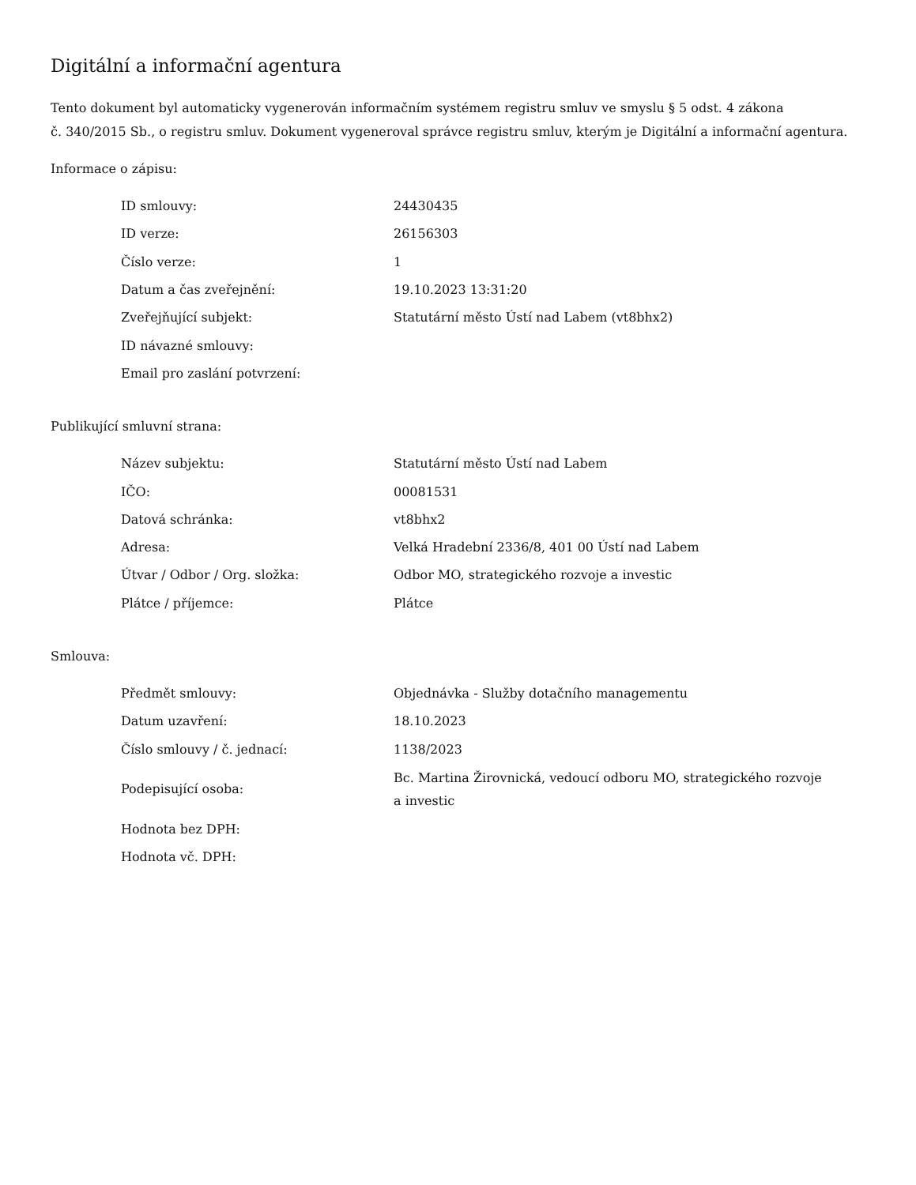Digitální a informační agentura
Tento dokument byl automaticky vygenerován informačním systémem registru smluv ve smyslu § 5 odst. 4 zákona
č. 340/2015 Sb., o registru smluv. Dokument vygeneroval správce registru smluv, kterým je Digitální a informační agentura.
Informace o zápisu:
| ID smlouvy: | 24430435 |
| ID verze: | 26156303 |
| Číslo verze: | 1 |
| Datum a čas zveřejnění: | 19.10.2023 13:31:20 |
| Zveřejňující subjekt: | Statutární město Ústí nad Labem (vt8bhx2) |
| ID návazné smlouvy: | |
| Email pro zaslání potvrzení: | |
Publikující smluvní strana:
| Název subjektu: | Statutární město Ústí nad Labem |
| IČO: | 00081531 |
| Datová schránka: | vt8bhx2 |
| Adresa: | Velká Hradební 2336/8, 401 00 Ústí nad Labem |
| Útvar / Odbor / Org. složka: | Odbor MO, strategického rozvoje a investic |
| Plátce / příjemce: | Plátce |
Smlouva:
| Předmět smlouvy: | Objednávka - Služby dotačního managementu |
| Datum uzavření: | 18.10.2023 |
| Číslo smlouvy / č. jednací: | 1138/2023 |
| Podepisující osoba: | Bc. Martina Žirovnická, vedoucí odboru MO, strategického rozvoje a investic |
| Hodnota bez DPH: | |
| Hodnota vč. DPH: | |